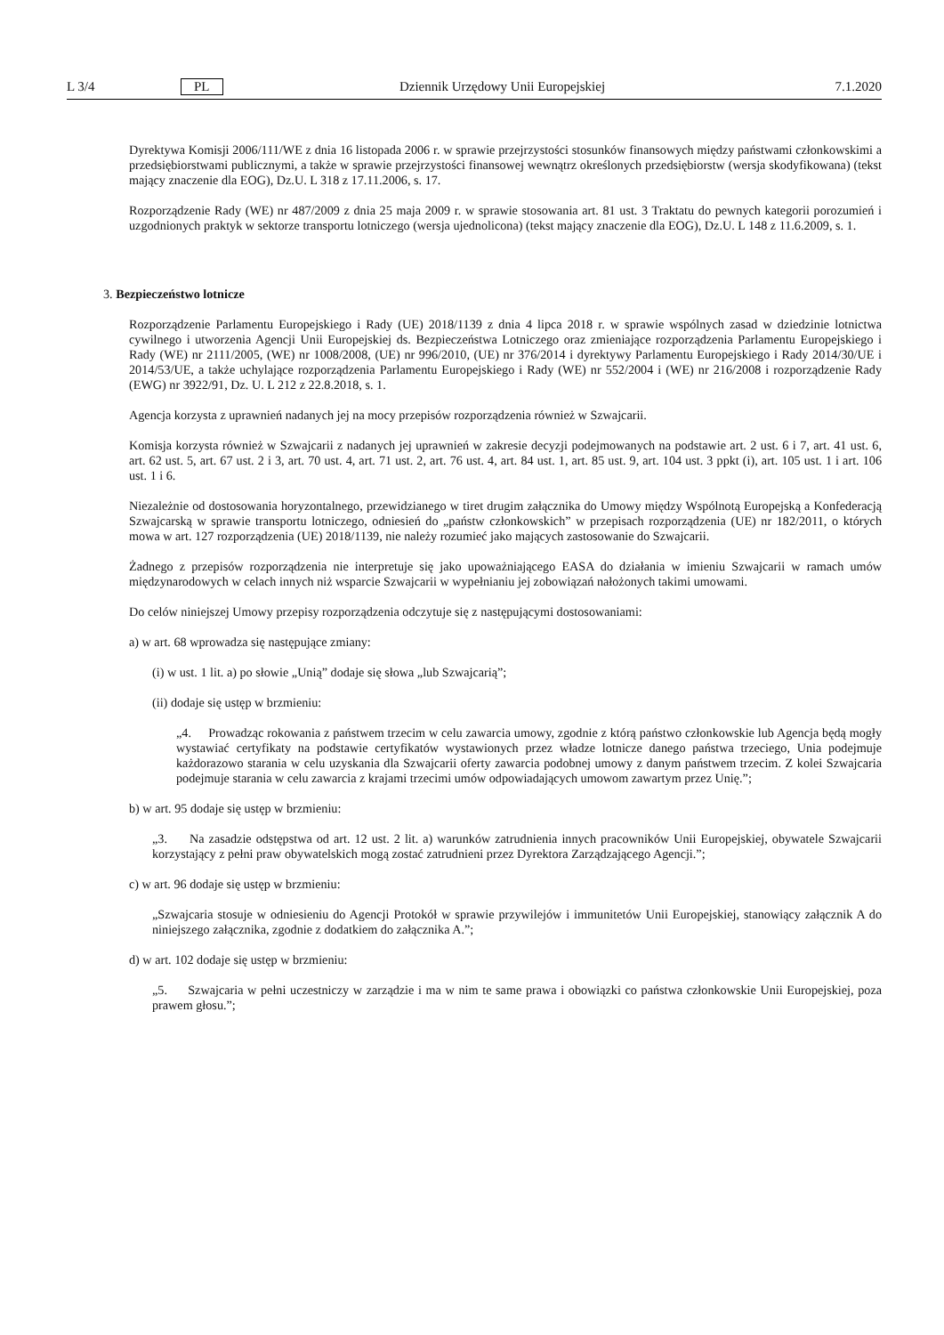L 3/4 PL Dziennik Urzędowy Unii Europejskiej 7.1.2020
Dyrektywa Komisji 2006/111/WE z dnia 16 listopada 2006 r. w sprawie przejrzystości stosunków finansowych między państwami członkowskimi a przedsiębiorstwami publicznymi, a także w sprawie przejrzystości finansowej wewnątrz określonych przedsiębiorstw (wersja skodyfikowana) (tekst mający znaczenie dla EOG), Dz.U. L 318 z 17.11.2006, s. 17.
Rozporządzenie Rady (WE) nr 487/2009 z dnia 25 maja 2009 r. w sprawie stosowania art. 81 ust. 3 Traktatu do pewnych kategorii porozumień i uzgodnionych praktyk w sektorze transportu lotniczego (wersja ujednolicona) (tekst mający znaczenie dla EOG), Dz.U. L 148 z 11.6.2009, s. 1.
3. Bezpieczeństwo lotnicze
Rozporządzenie Parlamentu Europejskiego i Rady (UE) 2018/1139 z dnia 4 lipca 2018 r. w sprawie wspólnych zasad w dziedzinie lotnictwa cywilnego i utworzenia Agencji Unii Europejskiej ds. Bezpieczeństwa Lotniczego oraz zmieniające rozporządzenia Parlamentu Europejskiego i Rady (WE) nr 2111/2005, (WE) nr 1008/2008, (UE) nr 996/2010, (UE) nr 376/2014 i dyrektywy Parlamentu Europejskiego i Rady 2014/30/UE i 2014/53/UE, a także uchylające rozporządzenia Parlamentu Europejskiego i Rady (WE) nr 552/2004 i (WE) nr 216/2008 i rozporządzenie Rady (EWG) nr 3922/91, Dz. U. L 212 z 22.8.2018, s. 1.
Agencja korzysta z uprawnień nadanych jej na mocy przepisów rozporządzenia również w Szwajcarii.
Komisja korzysta również w Szwajcarii z nadanych jej uprawnień w zakresie decyzji podejmowanych na podstawie art. 2 ust. 6 i 7, art. 41 ust. 6, art. 62 ust. 5, art. 67 ust. 2 i 3, art. 70 ust. 4, art. 71 ust. 2, art. 76 ust. 4, art. 84 ust. 1, art. 85 ust. 9, art. 104 ust. 3 ppkt (i), art. 105 ust. 1 i art. 106 ust. 1 i 6.
Niezależnie od dostosowania horyzontalnego, przewidzianego w tiret drugim załącznika do Umowy między Wspólnotą Europejską a Konfederacją Szwajcarską w sprawie transportu lotniczego, odniesień do „państw członkowskich” w przepisach rozporządzenia (UE) nr 182/2011, o których mowa w art. 127 rozporządzenia (UE) 2018/1139, nie należy rozumieć jako mających zastosowanie do Szwajcarii.
Żadnego z przepisów rozporządzenia nie interpretuje się jako upoważniającego EASA do działania w imieniu Szwajcarii w ramach umów międzynarodowych w celach innych niż wsparcie Szwajcarii w wypełnianiu jej zobowiązań nałożonych takimi umowami.
Do celów niniejszej Umowy przepisy rozporządzenia odczytuje się z następującymi dostosowaniami:
a) w art. 68 wprowadza się następujące zmiany:
(i) w ust. 1 lit. a) po słowie „Unią” dodaje się słowa „lub Szwajcarią”;
(ii) dodaje się ustęp w brzmieniu:
„4. Prowadząc rokowania z państwem trzecim w celu zawarcia umowy, zgodnie z którą państwo członkowskie lub Agencja będą mogły wystawiać certyfikaty na podstawie certyfikatów wystawionych przez władze lotnicze danego państwa trzeciego, Unia podejmuje każdorazowo starania w celu uzyskania dla Szwajcarii oferty zawarcia podobnej umowy z danym państwem trzecim. Z kolei Szwajcaria podejmuje starania w celu zawarcia z krajami trzecimi umów odpowiadających umowom zawartym przez Unię.”;
b) w art. 95 dodaje się ustęp w brzmieniu:
„3. Na zasadzie odstępstwa od art. 12 ust. 2 lit. a) warunków zatrudnienia innych pracowników Unii Europejskiej, obywatele Szwajcarii korzystający z pełni praw obywatelskich mogą zostać zatrudnieni przez Dyrektora Zarządzającego Agencji.”;
c) w art. 96 dodaje się ustęp w brzmieniu:
„Szwajcaria stosuje w odniesieniu do Agencji Protokół w sprawie przywilejów i immunitetów Unii Europejskiej, stanowiący załącznik A do niniejszego załącznika, zgodnie z dodatkiem do załącznika A.”;
d) w art. 102 dodaje się ustęp w brzmieniu:
„5. Szwajcaria w pełni uczestniczy w zarządzie i ma w nim te same prawa i obowiązki co państwa członkowskie Unii Europejskiej, poza prawem głosu.”;